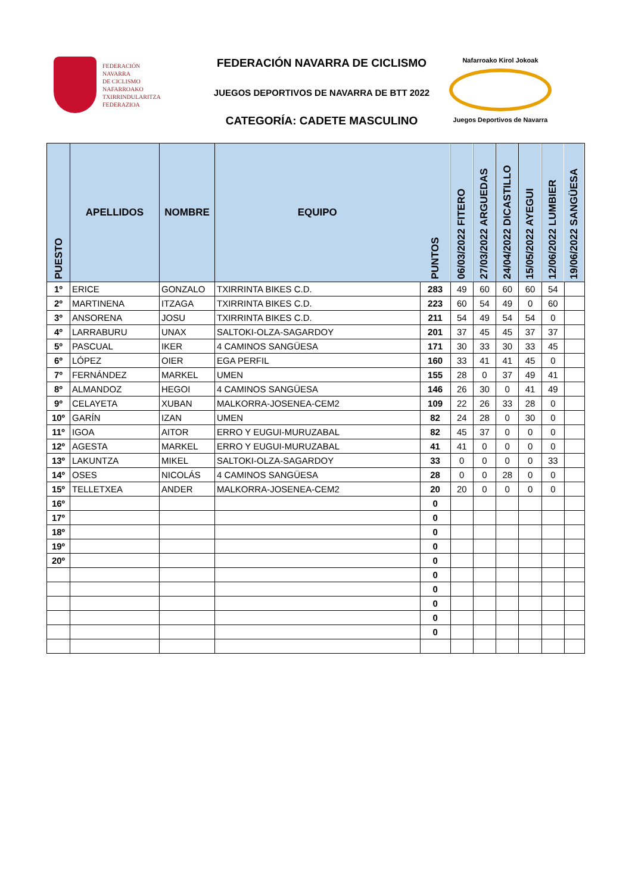FEDERACIÓN
NAVARRA
DE CICLISMO
NAFARROAKO
TXIRRINDULARITZA
FEDERAZIOA
FEDERACIÓN NAVARRA DE CICLISMO
JUEGOS DEPORTIVOS DE NAVARRA DE BTT 2022
CATEGORÍA: CADETE MASCULINO
Nafarroako Kirol Jokoak
Juegos Deportivos de Navarra
| PUESTO | APELLIDOS | NOMBRE | EQUIPO | PUNTOS | 06/03/2022 FITERO | 27/03/2022 ARGUEDAS | 24/04/2022 DICASTILLO | 15/05/2022 AYEGUI | 12/06/2022 LUMBIER | 19/06/2022 SANGÜESA |
| --- | --- | --- | --- | --- | --- | --- | --- | --- | --- | --- |
| 1º | ERICE | GONZALO | TXIRRINTA BIKES C.D. | 283 | 49 | 60 | 60 | 60 | 54 | |
| 2º | MARTINENA | ITZAGA | TXIRRINTA BIKES C.D. | 223 | 60 | 54 | 49 | 0 | 60 | |
| 3º | ANSORENA | JOSU | TXIRRINTA BIKES C.D. | 211 | 54 | 49 | 54 | 54 | 0 | |
| 4º | LARRABURU | UNAX | SALTOKI-OLZA-SAGARDOY | 201 | 37 | 45 | 45 | 37 | 37 | |
| 5º | PASCUAL | IKER | 4 CAMINOS SANGÜESA | 171 | 30 | 33 | 30 | 33 | 45 | |
| 6º | LÓPEZ | OIER | EGA PERFIL | 160 | 33 | 41 | 41 | 45 | 0 | |
| 7º | FERNÁNDEZ | MARKEL | UMEN | 155 | 28 | 0 | 37 | 49 | 41 | |
| 8º | ALMANDOZ | HEGOI | 4 CAMINOS SANGÜESA | 146 | 26 | 30 | 0 | 41 | 49 | |
| 9º | CELAYETA | XUBAN | MALKORRA-JOSENEA-CEM2 | 109 | 22 | 26 | 33 | 28 | 0 | |
| 10º | GARÍN | IZAN | UMEN | 82 | 24 | 28 | 0 | 30 | 0 | |
| 11º | IGOA | AITOR | ERRO Y EUGUI-MURUZABAL | 82 | 45 | 37 | 0 | 0 | 0 | |
| 12º | AGESTA | MARKEL | ERRO Y EUGUI-MURUZABAL | 41 | 41 | 0 | 0 | 0 | 0 | |
| 13º | LAKUNTZA | MIKEL | SALTOKI-OLZA-SAGARDOY | 33 | 0 | 0 | 0 | 0 | 33 | |
| 14º | OSES | NICOLÁS | 4 CAMINOS SANGÜESA | 28 | 0 | 0 | 28 | 0 | 0 | |
| 15º | TELLETXEA | ANDER | MALKORRA-JOSENEA-CEM2 | 20 | 20 | 0 | 0 | 0 | 0 | |
| 16º | | | | 0 | | | | | | |
| 17º | | | | 0 | | | | | | |
| 18º | | | | 0 | | | | | | |
| 19º | | | | 0 | | | | | | |
| 20º | | | | 0 | | | | | | |
| | | | | 0 | | | | | | |
| | | | | 0 | | | | | | |
| | | | | 0 | | | | | | |
| | | | | 0 | | | | | | |
| | | | | 0 | | | | | | |